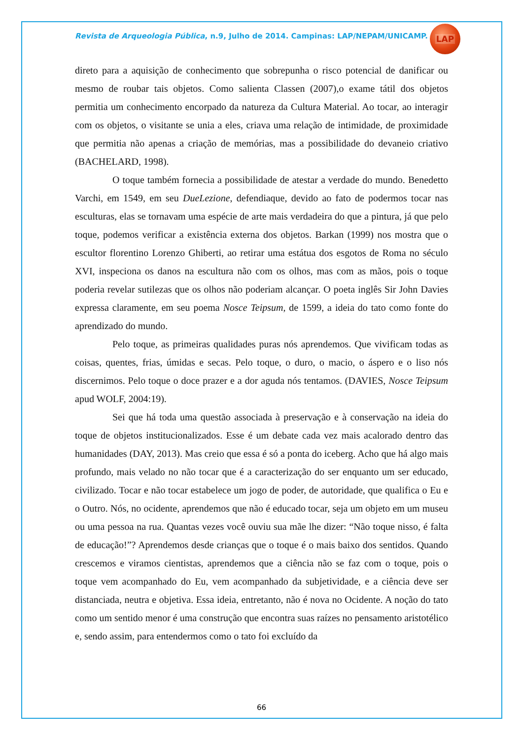Revista de Arqueologia Pública, n.9, Julho de 2014. Campinas: LAP/NEPAM/UNICAMP.
LAP
direto para a aquisição de conhecimento que sobrepunha o risco potencial de danificar ou mesmo de roubar tais objetos. Como salienta Classen (2007),o exame tátil dos objetos permitia um conhecimento encorpado da natureza da Cultura Material. Ao tocar, ao interagir com os objetos, o visitante se unia a eles, criava uma relação de intimidade, de proximidade que permitia não apenas a criação de memórias, mas a possibilidade do devaneio criativo (BACHELARD, 1998).
O toque também fornecia a possibilidade de atestar a verdade do mundo. Benedetto Varchi, em 1549, em seu DueLezione, defendiaque, devido ao fato de podermos tocar nas esculturas, elas se tornavam uma espécie de arte mais verdadeira do que a pintura, já que pelo toque, podemos verificar a existência externa dos objetos. Barkan (1999) nos mostra que o escultor florentino Lorenzo Ghiberti, ao retirar uma estátua dos esgotos de Roma no século XVI, inspeciona os danos na escultura não com os olhos, mas com as mãos, pois o toque poderia revelar sutilezas que os olhos não poderiam alcançar. O poeta inglês Sir John Davies expressa claramente, em seu poema Nosce Teipsum, de 1599, a ideia do tato como fonte do aprendizado do mundo.
Pelo toque, as primeiras qualidades puras nós aprendemos. Que vivificam todas as coisas, quentes, frias, úmidas e secas. Pelo toque, o duro, o macio, o áspero e o liso nós discernimos. Pelo toque o doce prazer e a dor aguda nós tentamos. (DAVIES, Nosce Teipsum apud WOLF, 2004:19).
Sei que há toda uma questão associada à preservação e à conservação na ideia do toque de objetos institucionalizados. Esse é um debate cada vez mais acalorado dentro das humanidades (DAY, 2013). Mas creio que essa é só a ponta do iceberg. Acho que há algo mais profundo, mais velado no não tocar que é a caracterização do ser enquanto um ser educado, civilizado. Tocar e não tocar estabelece um jogo de poder, de autoridade, que qualifica o Eu e o Outro. Nós, no ocidente, aprendemos que não é educado tocar, seja um objeto em um museu ou uma pessoa na rua. Quantas vezes você ouviu sua mãe lhe dizer: “Não toque nisso, é falta de educação!”? Aprendemos desde crianças que o toque é o mais baixo dos sentidos. Quando crescemos e viramos cientistas, aprendemos que a ciência não se faz com o toque, pois o toque vem acompanhado do Eu, vem acompanhado da subjetividade, e a ciência deve ser distanciada, neutra e objetiva. Essa ideia, entretanto, não é nova no Ocidente. A noção do tato como um sentido menor é uma construção que encontra suas raízes no pensamento aristotélico e, sendo assim, para entendermos como o tato foi excluído da
66